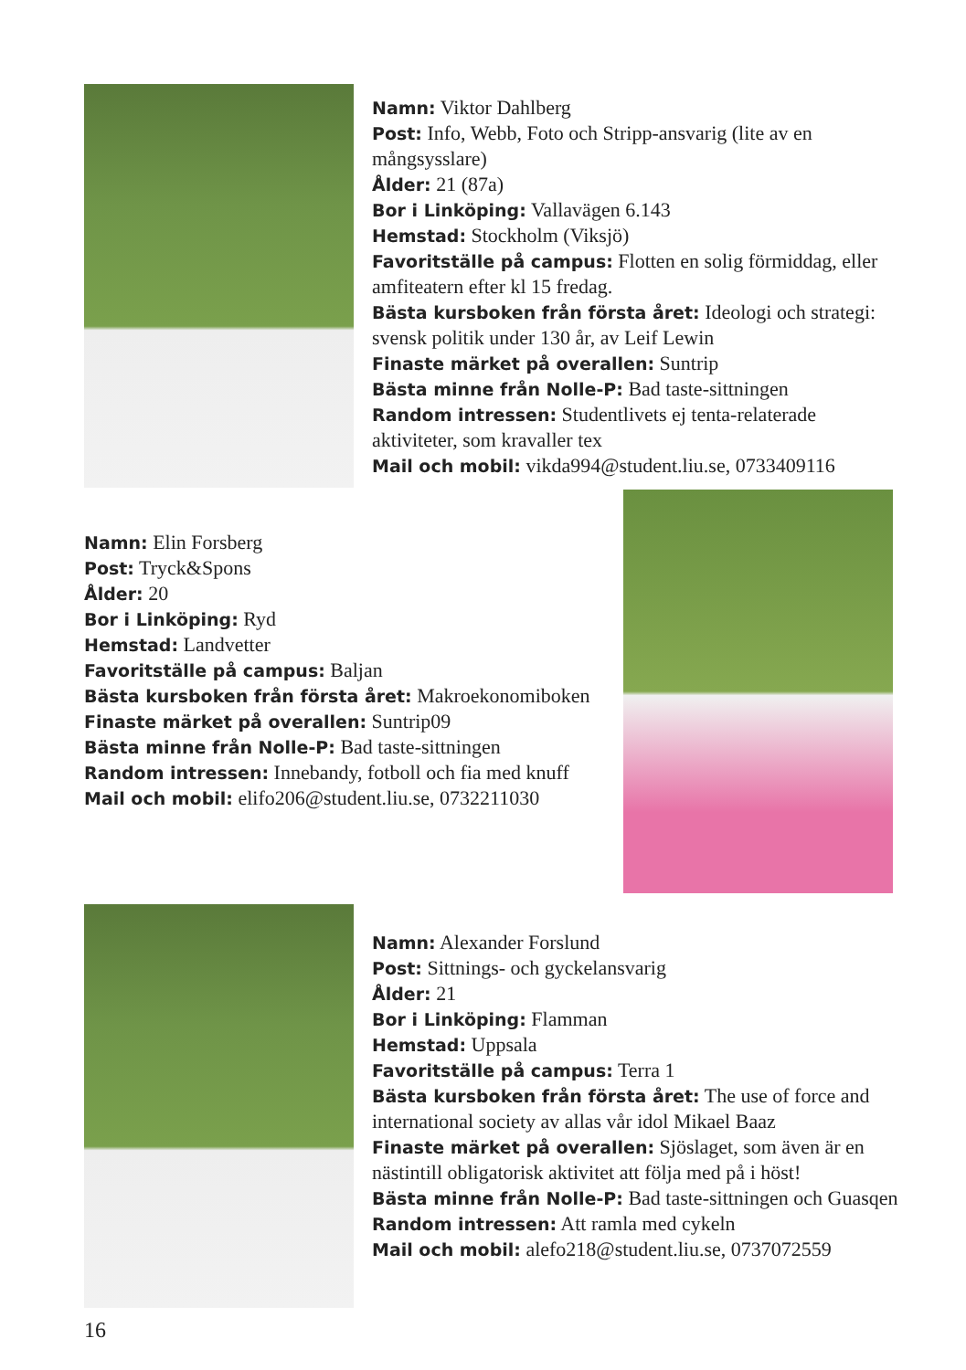Namn: Viktor Dahlberg
Post: Info, Webb, Foto och Stripp-ansvarig (lite av en mångsysslare)
Ålder: 21 (87a)
Bor i Linköping: Vallavägen 6.143
Hemstad: Stockholm (Viksjö)
Favoritställe på campus: Flotten en solig förmiddag, eller amfiteatern efter kl 15 fredag.
Bästa kursboken från första året: Ideologi och strategi: svensk politik under 130 år, av Leif Lewin
Finaste märket på overallen: Suntrip
Bästa minne från Nolle-P: Bad taste-sittningen
Random intressen: Studentlivets ej tenta-relaterade aktiviteter, som kravaller tex
Mail och mobil: vikda994@student.liu.se, 0733409116
Namn: Elin Forsberg
Post: Tryck&Spons
Ålder: 20
Bor i Linköping: Ryd
Hemstad: Landvetter
Favoritställe på campus: Baljan
Bästa kursboken från första året: Makroekonomiboken
Finaste märket på overallen: Suntrip09
Bästa minne från Nolle-P: Bad taste-sittningen
Random intressen: Innebandy, fotboll och fia med knuff
Mail och mobil: elifo206@student.liu.se, 0732211030
Namn: Alexander Forslund
Post: Sittnings- och gyckelansvarig
Ålder: 21
Bor i Linköping: Flamman
Hemstad: Uppsala
Favoritställe på campus: Terra 1
Bästa kursboken från första året: The use of force and international society av allas vår idol Mikael Baaz
Finaste märket på overallen: Sjöslaget, som även är en nästintill obligatorisk aktivitet att följa med på i höst!
Bästa minne från Nolle-P: Bad taste-sittningen och Guasqen
Random intressen: Att ramla med cykeln
Mail och mobil: alefo218@student.liu.se, 0737072559
16